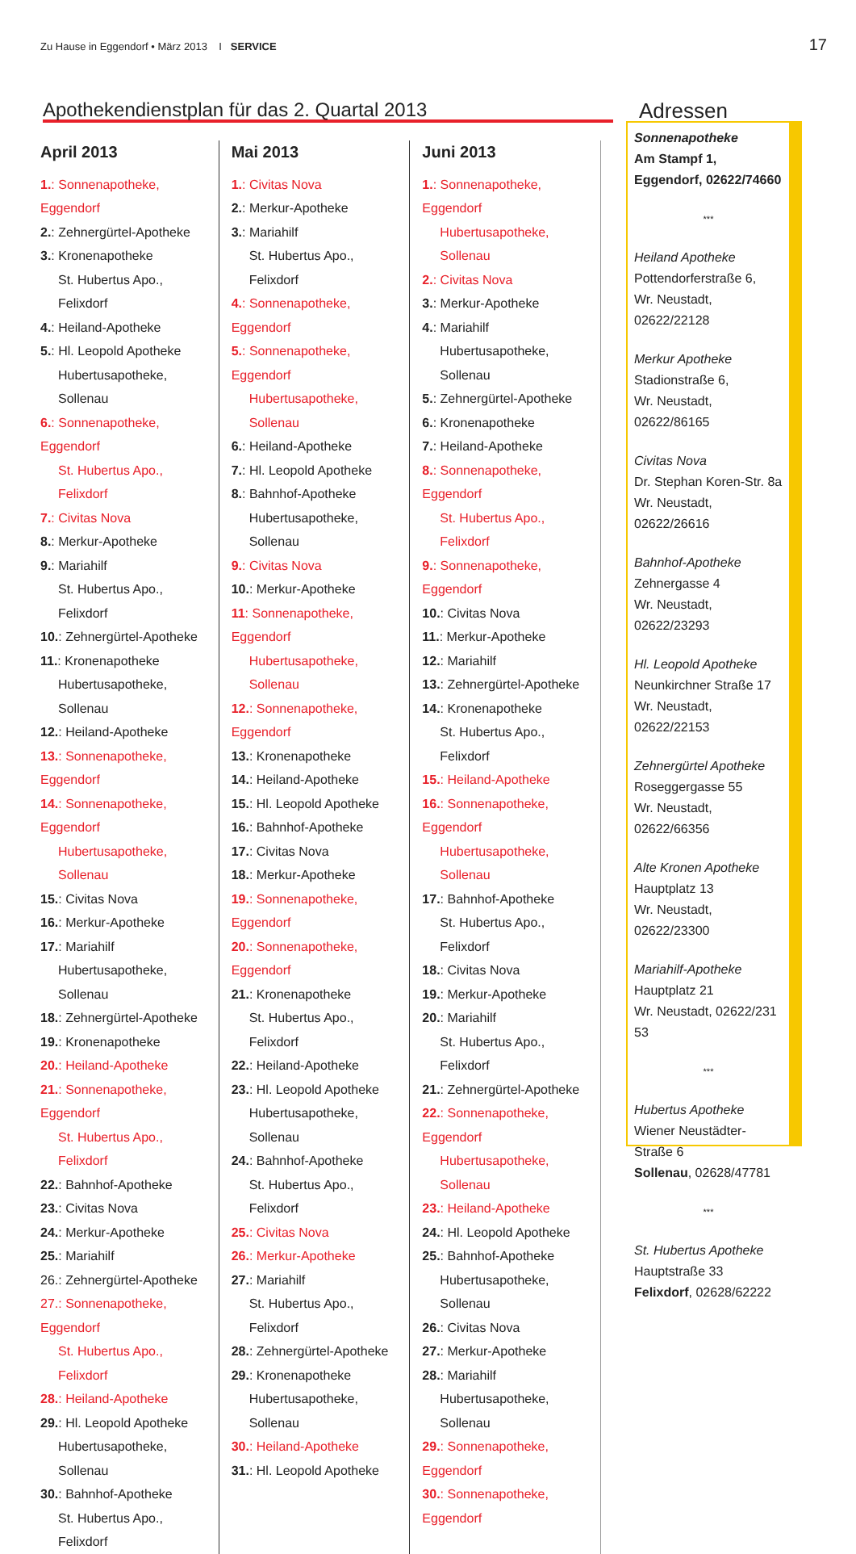Zu Hause in Eggendorf • März 2013 I SERVICE
17
Apothekendienstplan für das 2. Quartal 2013
April 2013
1.: Sonnenapotheke, Eggendorf
2.: Zehnergürtel-Apotheke
3.: Kronenapotheke
St. Hubertus Apo., Felixdorf
4.: Heiland-Apotheke
5.: Hl. Leopold Apotheke
Hubertusapotheke, Sollenau
6.: Sonnenapotheke, Eggendorf
St. Hubertus Apo., Felixdorf
7.: Civitas Nova
8.: Merkur-Apotheke
9.: Mariahilf
St. Hubertus Apo., Felixdorf
10.: Zehnergürtel-Apotheke
11.: Kronenapotheke
Hubertusapotheke, Sollenau
12.: Heiland-Apotheke
13.: Sonnenapotheke, Eggendorf
14.: Sonnenapotheke, Eggendorf
Hubertusapotheke, Sollenau
15.: Civitas Nova
16.: Merkur-Apotheke
17.: Mariahilf
Hubertusapotheke, Sollenau
18.: Zehnergürtel-Apotheke
19.: Kronenapotheke
20.: Heiland-Apotheke
21.: Sonnenapotheke, Eggendorf
St. Hubertus Apo., Felixdorf
22.: Bahnhof-Apotheke
23.: Civitas Nova
24.: Merkur-Apotheke
25.: Mariahilf
26.: Zehnergürtel-Apotheke
27.: Sonnenapotheke, Eggendorf
St. Hubertus Apo., Felixdorf
28.: Heiland-Apotheke
29.: Hl. Leopold Apotheke
Hubertusapotheke, Sollenau
30.: Bahnhof-Apotheke
St. Hubertus Apo., Felixdorf
Mai 2013
1.: Civitas Nova
2.: Merkur-Apotheke
3.: Mariahilf
St. Hubertus Apo., Felixdorf
4.: Sonnenapotheke, Eggendorf
5.: Sonnenapotheke, Eggendorf
Hubertusapotheke, Sollenau
6.: Heiland-Apotheke
7.: Hl. Leopold Apotheke
8.: Bahnhof-Apotheke
Hubertusapotheke, Sollenau
9.: Civitas Nova
10.: Merkur-Apotheke
11: Sonnenapotheke, Eggendorf
Hubertusapotheke, Sollenau
12.: Sonnenapotheke, Eggendorf
13.: Kronenapotheke
14.: Heiland-Apotheke
15.: Hl. Leopold Apotheke
16.: Bahnhof-Apotheke
17.: Civitas Nova
18.: Merkur-Apotheke
19.: Sonnenapotheke, Eggendorf
20.: Sonnenapotheke, Eggendorf
21.: Kronenapotheke
St. Hubertus Apo., Felixdorf
22.: Heiland-Apotheke
23.: Hl. Leopold Apotheke
Hubertusapotheke, Sollenau
24.: Bahnhof-Apotheke
St. Hubertus Apo., Felixdorf
25.: Civitas Nova
26.: Merkur-Apotheke
27.: Mariahilf
St. Hubertus Apo., Felixdorf
28.: Zehnergürtel-Apotheke
29.: Kronenapotheke
Hubertusapotheke, Sollenau
30.: Heiland-Apotheke
31.: Hl. Leopold Apotheke
Juni 2013
1.: Sonnenapotheke, Eggendorf
Hubertusapotheke, Sollenau
2.: Civitas Nova
3.: Merkur-Apotheke
4.: Mariahilf
Hubertusapotheke, Sollenau
5.: Zehnergürtel-Apotheke
6.: Kronenapotheke
7.: Heiland-Apotheke
8.: Sonnenapotheke, Eggendorf
St. Hubertus Apo., Felixdorf
9.: Sonnenapotheke, Eggendorf
10.: Civitas Nova
11.: Merkur-Apotheke
12.: Mariahilf
13.: Zehnergürtel-Apotheke
14.: Kronenapotheke
St. Hubertus Apo., Felixdorf
15.: Heiland-Apotheke
16.: Sonnenapotheke, Eggendorf
Hubertusapotheke, Sollenau
17.: Bahnhof-Apotheke
St. Hubertus Apo., Felixdorf
18.: Civitas Nova
19.: Merkur-Apotheke
20.: Mariahilf
St. Hubertus Apo., Felixdorf
21.: Zehnergürtel-Apotheke
22.: Sonnenapotheke, Eggendorf
Hubertusapotheke, Sollenau
23.: Heiland-Apotheke
24.: Hl. Leopold Apotheke
25.: Bahnhof-Apotheke
Hubertusapotheke, Sollenau
26.: Civitas Nova
27.: Merkur-Apotheke
28.: Mariahilf
Hubertusapotheke, Sollenau
29.: Sonnenapotheke, Eggendorf
30.: Sonnenapotheke, Eggendorf
Adressen
Sonnenapotheke
Am Stampf 1,
Eggendorf, 02622/74660
***
Heiland Apotheke
Pottendorferstraße 6,
Wr. Neustadt, 02622/22128
Merkur Apotheke
Stadionstraße 6,
Wr. Neustadt, 02622/86165
Civitas Nova
Dr. Stephan Koren-Str. 8a
Wr. Neustadt, 02622/26616
Bahnhof-Apotheke
Zehnergasse 4
Wr. Neustadt, 02622/23293
Hl. Leopold Apotheke
Neunkirchner Straße 17
Wr. Neustadt, 02622/22153
Zehnergürtel Apotheke
Roseggergasse 55
Wr. Neustadt, 02622/66356
Alte Kronen Apotheke
Hauptplatz 13
Wr. Neustadt, 02622/23300
Mariahilf-Apotheke
Hauptplatz 21
Wr. Neustadt, 02622/231 53
***
Hubertus Apotheke
Wiener Neustädter-Straße 6
Sollenau, 02628/47781
***
St. Hubertus Apotheke
Hauptstraße 33
Felixdorf, 02628/62222